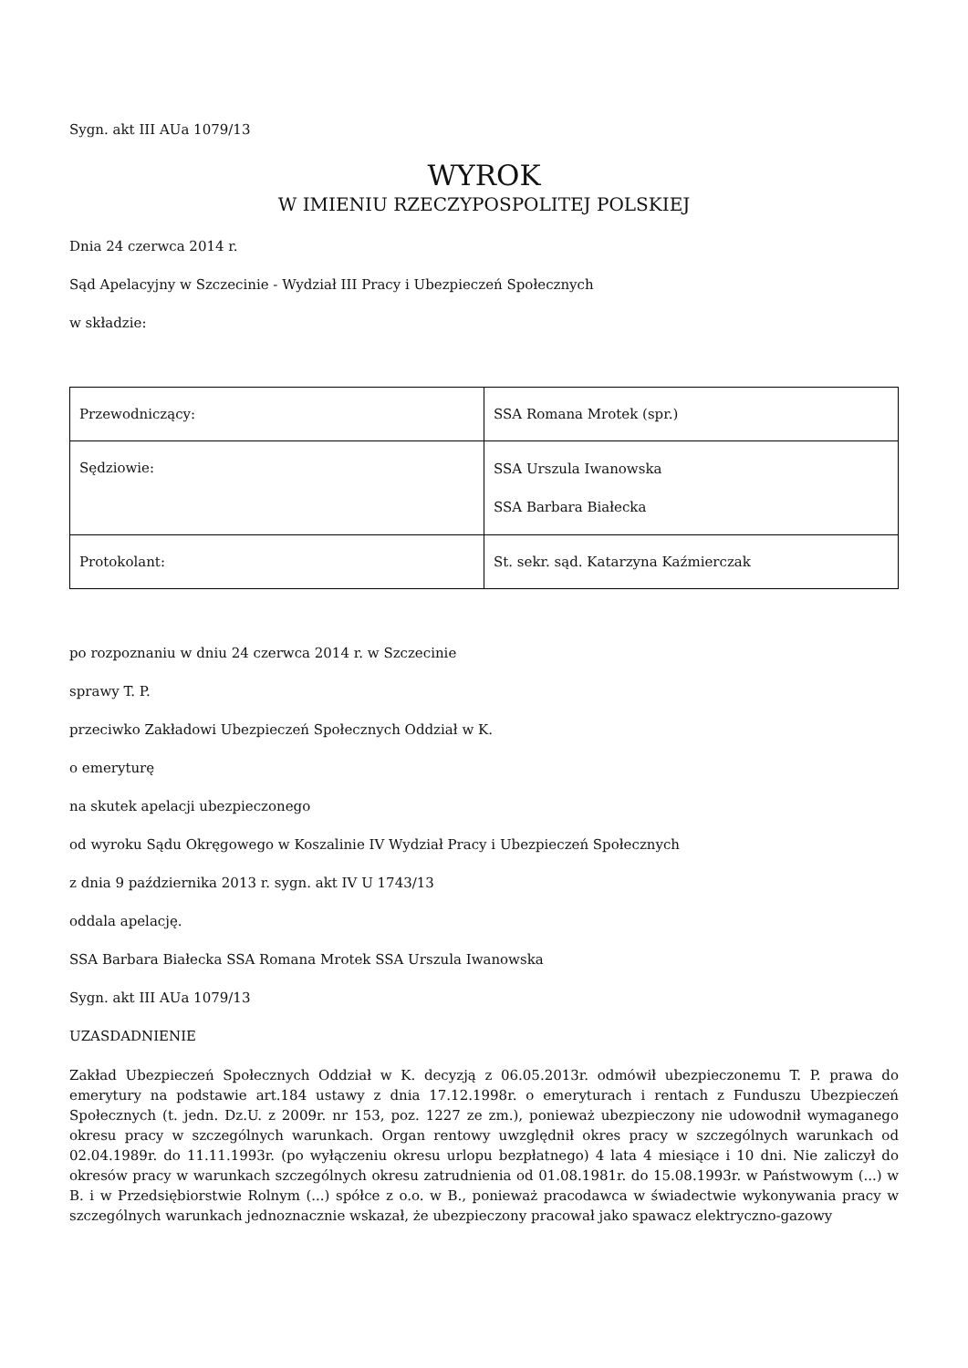Sygn. akt III AUa 1079/13
WYROK
W IMIENIU RZECZYPOSPOLITEJ POLSKIEJ
Dnia 24 czerwca 2014 r.
Sąd Apelacyjny w Szczecinie - Wydział III Pracy i Ubezpieczeń Społecznych
w składzie:
| Przewodniczący: | SSA Romana Mrotek (spr.) |
| Sędziowie: | SSA Urszula Iwanowska SSA Barbara Białecka |
| Protokolant: | St. sekr. sąd. Katarzyna Kaźmierczak |
po rozpoznaniu w dniu 24 czerwca 2014 r. w Szczecinie
sprawy T. P.
przeciwko Zakładowi Ubezpieczeń Społecznych Oddział w K.
o emeryturę
na skutek apelacji ubezpieczonego
od wyroku Sądu Okręgowego w Koszalinie IV Wydział Pracy i Ubezpieczeń Społecznych
z dnia 9 października 2013 r. sygn. akt IV U 1743/13
oddala apelację.
SSA Barbara Białecka SSA Romana Mrotek SSA Urszula Iwanowska
Sygn. akt III AUa 1079/13
UZASDADNIENIE
Zakład Ubezpieczeń Społecznych Oddział w K. decyzją z 06.05.2013r. odmówił ubezpieczonemu T. P. prawa do emerytury na podstawie art.184 ustawy z dnia 17.12.1998r. o emeryturach i rentach z Funduszu Ubezpieczeń Społecznych (t. jedn. Dz.U. z 2009r. nr 153, poz. 1227 ze zm.), ponieważ ubezpieczony nie udowodnił wymaganego okresu pracy w szczególnych warunkach. Organ rentowy uwzględnił okres pracy w szczególnych warunkach od 02.04.1989r. do 11.11.1993r. (po wyłączeniu okresu urlopu bezpłatnego) 4 lata 4 miesiące i 10 dni. Nie zaliczył do okresów pracy w warunkach szczególnych okresu zatrudnienia od 01.08.1981r. do 15.08.1993r. w Państwowym (...) w B. i w Przedsiębiorstwie Rolnym (...) spółce z o.o. w B., ponieważ pracodawca w świadectwie wykonywania pracy w szczególnych warunkach jednoznacznie wskazał, że ubezpieczony pracował jako spawacz elektryczno-gazowy